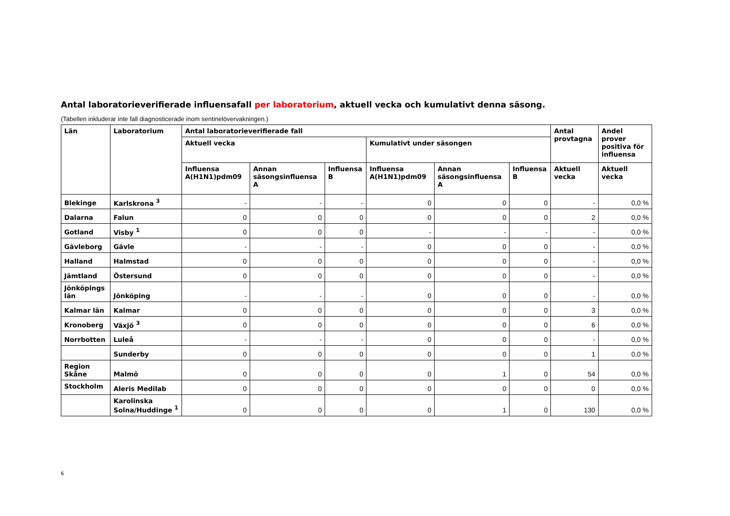Antal laboratorieverifierade influensafall per laboratorium, aktuell vecka och kumulativt denna säsong.
(Tabellen inkluderar inte fall diagnosticerade inom sentinelövervakningen.)
| Län | Laboratorium | Antal laboratorieverifierade fall | | | | | | Antal provtagna | Andel prover positiva för influensa |
| --- | --- | --- | --- | --- | --- | --- | --- | --- | --- |
| | | Aktuell vecka | | | Kumulativt under säsongen | | | | |
| | | Influensa A(H1N1)pdm09 | Annan säsongsinfluensa A | Influensa B | Influensa A(H1N1)pdm09 | Annan säsongsinfluensa A | Influensa B | Aktuell vecka | Aktuell vecka |
| Blekinge | Karlskrona <sup>3</sup> | - | - | - | 0 | 0 | 0 | - | 0,0 % |
| Dalarna | Falun | 0 | 0 | 0 | 0 | 0 | 0 | 2 | 0,0 % |
| Gotland | Visby <sup>1</sup> | 0 | 0 | 0 | - | - | - | - | 0,0 % |
| Gävleborg | Gävle | - | - | - | 0 | 0 | 0 | - | 0,0 % |
| Halland | Halmstad | 0 | 0 | 0 | 0 | 0 | 0 | - | 0,0 % |
| Jämtland | Östersund | 0 | 0 | 0 | 0 | 0 | 0 | - | 0,0 % |
| Jönköpings län | Jönköping | - | - | - | 0 | 0 | 0 | - | 0,0 % |
| Kalmar län | Kalmar | 0 | 0 | 0 | 0 | 0 | 0 | 3 | 0,0 % |
| Kronoberg | Växjö <sup>3</sup> | 0 | 0 | 0 | 0 | 0 | 0 | 6 | 0,0 % |
| Norrbotten | Luleå | - | - | - | 0 | 0 | 0 | - | 0,0 % |
| | Sunderby | 0 | 0 | 0 | 0 | 0 | 0 | 1 | 0,0 % |
| Region Skåne | Malmö | 0 | 0 | 0 | 0 | 1 | 0 | 54 | 0,0 % |
| Stockholm | Aleris Medilab | 0 | 0 | 0 | 0 | 0 | 0 | 0 | 0,0 % |
| | Karolinska Solna/Huddinge <sup>1</sup> | 0 | 0 | 0 | 0 | 1 | 0 | 130 | 0,0 % |
6